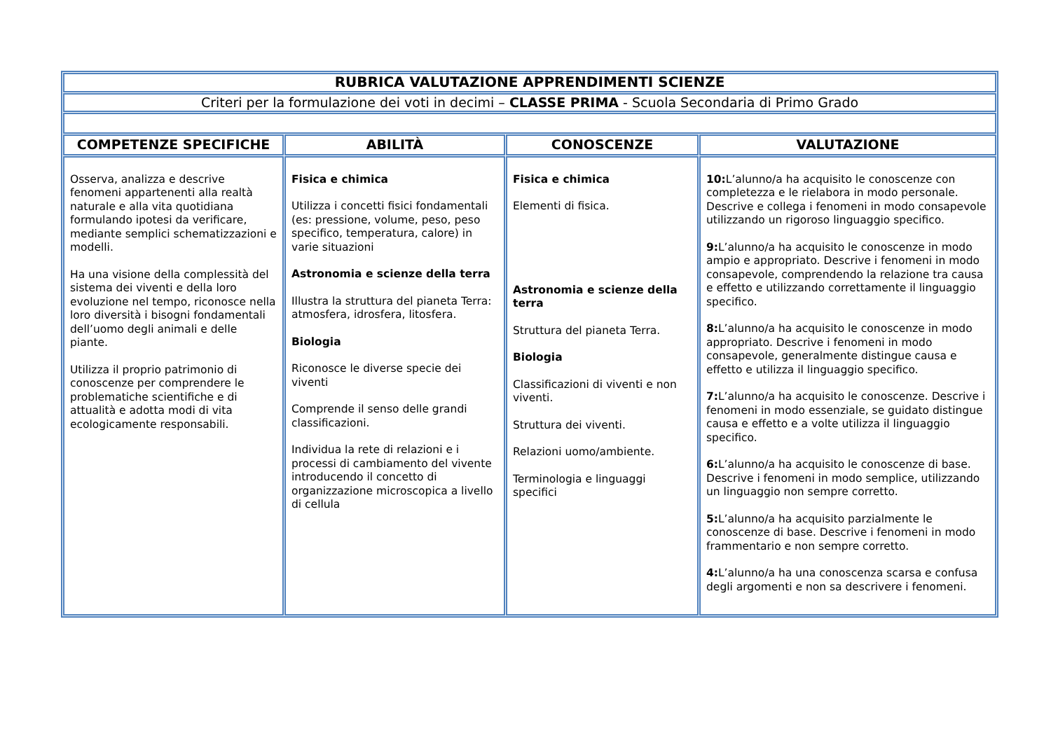| RUBRICA VALUTAZIONE APPRENDIMENTI SCIENZE | | | |
| Criteri per la formulazione dei voti in decimi – CLASSE PRIMA - Scuola Secondaria di Primo Grado | | | |
| COMPETENZE SPECIFICHE | ABILITÀ | CONOSCENZE | VALUTAZIONE |
| Osserva, analizza e descrive fenomeni appartenenti alla realtà naturale e alla vita quotidiana formulando ipotesi da verificare, mediante semplici schematizzazioni e modelli. Ha una visione della complessità del sistema dei viventi e della loro evoluzione nel tempo, riconosce nella loro diversità i bisogni fondamentali dell’uomo degli animali e delle piante. Utilizza il proprio patrimonio di conoscenze per comprendere le problematiche scientifiche e di attualità e adotta modi di vita ecologicamente responsabili. | Fisica e chimica Utilizza i concetti fisici fondamentali (es: pressione, volume, peso, peso specifico, temperatura, calore) in varie situazioni Astronomia e scienze della terra Illustra la struttura del pianeta Terra: atmosfera, idrosfera, litosfera. Biologia Riconosce le diverse specie dei viventi Comprende il senso delle grandi classificazioni. Individua la rete di relazioni e i processi di cambiamento del vivente introducendo il concetto di organizzazione microscopica a livello di cellula | Fisica e chimica Elementi di fisica. Astronomia e scienze della terra Struttura del pianeta Terra. Biologia Classificazioni di viventi e non viventi. Struttura dei viventi. Relazioni uomo/ambiente. Terminologia e linguaggi specifici | 10: L’alunno/a ha acquisito le conoscenze con completezza e le rielabora in modo personale. Descrive e collega i fenomeni in modo consapevole utilizzando un rigoroso linguaggio specifico. 9: L’alunno/a ha acquisito le conoscenze in modo ampio e appropriato. Descrive i fenomeni in modo consapevole, comprendendo la relazione tra causa e effetto e utilizzando correttamente il linguaggio specifico. 8: L’alunno/a ha acquisito le conoscenze in modo appropriato. Descrive i fenomeni in modo consapevole, generalmente distingue causa e effetto e utilizza il linguaggio specifico. 7: L’alunno/a ha acquisito le conoscenze. Descrive i fenomeni in modo essenziale, se guidato distingue causa e effetto e a volte utilizza il linguaggio specifico. 6: L’alunno/a ha acquisito le conoscenze di base. Descrive i fenomeni in modo semplice, utilizzando un linguaggio non sempre corretto. 5: L’alunno/a ha acquisito parzialmente le conoscenze di base. Descrive i fenomeni in modo frammentario e non sempre corretto. 4: L’alunno/a ha una conoscenza scarsa e confusa degli argomenti e non sa descrivere i fenomeni. |